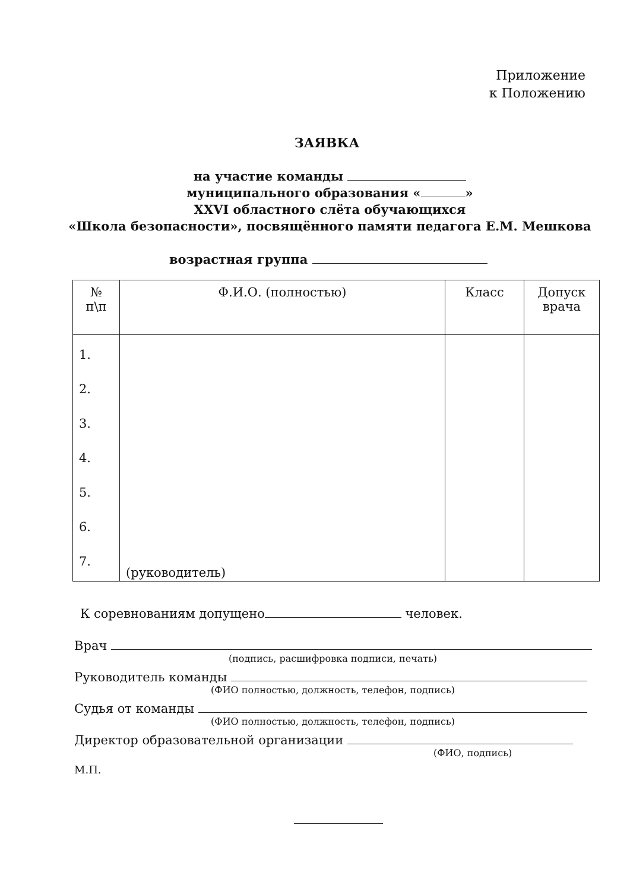Приложение
к Положению
ЗАЯВКА
на участие команды
муниципального образования « »
XXVI областного слёта обучающихся
«Школа безопасности», посвящённого памяти педагога Е.М. Мешкова
возрастная группа
| № п\п | Ф.И.О. (полностью) | Класс | Допуск врача |
| --- | --- | --- | --- |
| 1. 2. 3. 4. 5. 6. 7. | (руководитель) | | |
К соревнованиям допущено человек.
Врач
(подпись, расшифровка подписи, печать)
Руководитель команды
(ФИО полностью, должность, телефон, подпись)
Судья от команды
(ФИО полностью, должность, телефон, подпись)
Директор образовательной организации
(ФИО, подпись)
М.П.